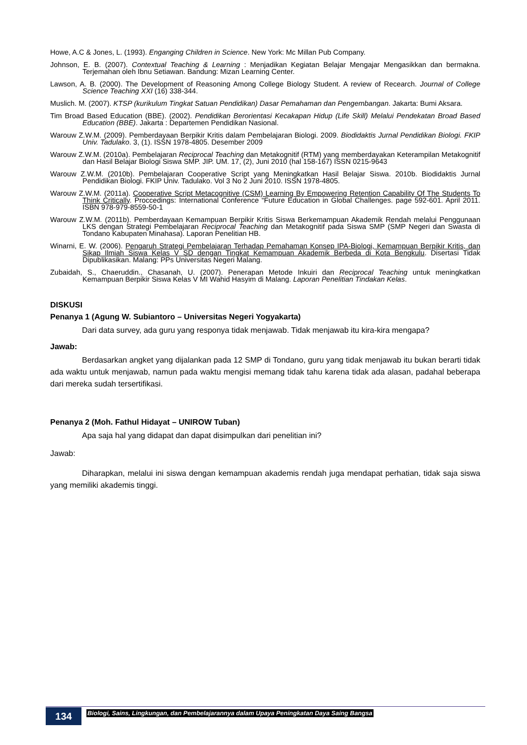Howe, A.C & Jones, L. (1993). Enganging Children in Science. New York: Mc Millan Pub Company.
Johnson, E. B. (2007). Contextual Teaching & Learning : Menjadikan Kegiatan Belajar Mengajar Mengasikkan dan bermakna. Terjemahan oleh Ibnu Setiawan. Bandung: Mizan Learning Center.
Lawson, A. B. (2000). The Development of Reasoning Among College Biology Student. A review of Recearch. Journal of College Science Teaching XXI (16) 338-344.
Muslich. M. (2007). KTSP (kurikulum Tingkat Satuan Pendidikan) Dasar Pemahaman dan Pengembangan. Jakarta: Bumi Aksara.
Tim Broad Based Education (BBE). (2002). Pendidikan Berorientasi Kecakapan Hidup (Life Skill) Melalui Pendekatan Broad Based Education (BBE). Jakarta : Departemen Pendidikan Nasional.
Warouw Z.W.M. (2009). Pemberdayaan Berpikir Kritis dalam Pembelajaran Biologi. 2009. Biodidaktis Jurnal Pendidikan Biologi. FKIP Univ. Tadulako. 3, (1). ISSN 1978-4805. Desember 2009
Warouw Z.W.M. (2010a). Pembelajaran Reciprocal Teaching dan Metakognitif (RTM) yang memberdayakan Keterampilan Metakognitif dan Hasil Belajar Biologi Siswa SMP. JIP. UM. 17, (2), Juni 2010 (hal 158-167) ISSN 0215-9643
Warouw Z.W.M. (2010b). Pembelajaran Cooperative Script yang Meningkatkan Hasil Belajar Siswa. 2010b. Biodidaktis Jurnal Pendidikan Biologi. FKIP Univ. Tadulako. Vol 3 No 2 Juni 2010. ISSN 1978-4805.
Warouw Z.W.M. (2011a). Cooperative Script Metacognitive (CSM) Learning By Empowering Retention Capability Of The Students To Think Critically. Proccedings: International Conference “Future Education in Global Challenges. page 592-601. April 2011. ISBN 978-979-8559-50-1
Warouw Z.W.M. (2011b). Pemberdayaan Kemampuan Berpikir Kritis Siswa Berkemampuan Akademik Rendah melalui Penggunaan LKS dengan Strategi Pembelajaran Reciprocal Teaching dan Metakognitif pada Siswa SMP (SMP Negeri dan Swasta di Tondano Kabupaten Minahasa). Laporan Penelitian HB.
Winarni, E. W. (2006). Pengaruh Strategi Pembelajaran Terhadap Pemahaman Konsep IPA-Biologi, Kemampuan Berpikir Kritis, dan Sikap Ilmiah Siswa Kelas V SD dengan Tingkat Kemampuan Akademik Berbeda di Kota Bengkulu. Disertasi Tidak Dipublikasikan. Malang: PPs Universitas Negeri Malang.
Zubaidah, S., Chaeruddin., Chasanah, U. (2007). Penerapan Metode Inkuiri dan Reciprocal Teaching untuk meningkatkan Kemampuan Berpikir Siswa Kelas V MI Wahid Hasyim di Malang. Laporan Penelitian Tindakan Kelas.
DISKUSI
Penanya 1 (Agung W. Subiantoro – Universitas Negeri Yogyakarta)
Dari data survey, ada guru yang responya tidak menjawab. Tidak menjawab itu kira-kira mengapa?
Jawab:
Berdasarkan angket yang dijalankan pada 12 SMP di Tondano, guru yang tidak menjawab itu bukan berarti tidak ada waktu untuk menjawab, namun pada waktu mengisi memang tidak tahu karena tidak ada alasan, padahal beberapa dari mereka sudah tersertifikasi.
Penanya 2 (Moh. Fathul Hidayat – UNIROW Tuban)
Apa saja hal yang didapat dan dapat disimpulkan dari penelitian ini?
Jawab:
Diharapkan, melalui ini siswa dengan kemampuan akademis rendah juga mendapat perhatian, tidak saja siswa yang memiliki akademis tinggi.
134
Biologi, Sains, Lingkungan, dan Pembelajarannya dalam Upaya Peningkatan Daya Saing Bangsa